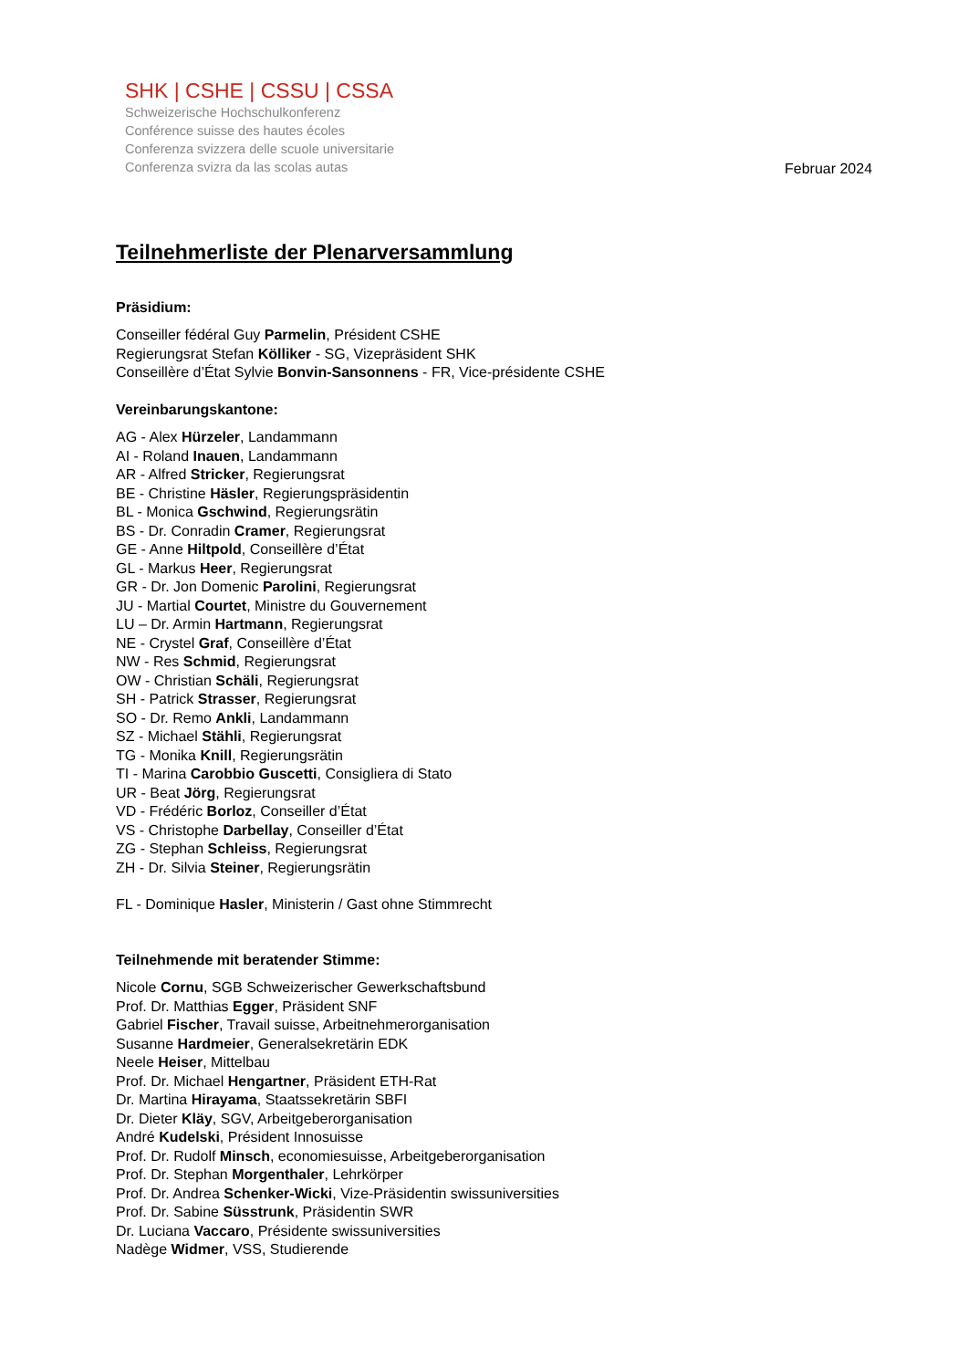SHK | CSHE | CSSU | CSSA
Schweizerische Hochschulkonferenz
Conférence suisse des hautes écoles
Conferenza svizzera delle scuole universitarie
Conferenza svizra da las scolas autas
Februar 2024
Teilnehmerliste der Plenarversammlung
Präsidium:
Conseiller fédéral Guy Parmelin, Président CSHE
Regierungsrat Stefan Kölliker - SG, Vizepräsident SHK
Conseillère d’État Sylvie Bonvin-Sansonnens - FR, Vice-présidente CSHE
Vereinbarungskantone:
AG - Alex Hürzeler, Landammann
AI - Roland Inauen, Landammann
AR - Alfred Stricker, Regierungsrat
BE - Christine Häsler, Regierungspräsidentin
BL - Monica Gschwind, Regierungsrätin
BS - Dr. Conradin Cramer, Regierungsrat
GE - Anne Hiltpold, Conseillère d’État
GL - Markus Heer, Regierungsrat
GR - Dr. Jon Domenic Parolini, Regierungsrat
JU - Martial Courtet, Ministre du Gouvernement
LU – Dr. Armin Hartmann, Regierungsrat
NE - Crystel Graf, Conseillère d’État
NW - Res Schmid, Regierungsrat
OW - Christian Schäli, Regierungsrat
SH - Patrick Strasser, Regierungsrat
SO - Dr. Remo Ankli, Landammann
SZ - Michael Stähli, Regierungsrat
TG - Monika Knill, Regierungsrätin
TI - Marina Carobbio Guscetti, Consigliera di Stato
UR - Beat Jörg, Regierungsrat
VD - Frédéric Borloz, Conseiller d’État
VS - Christophe Darbellay, Conseiller d’État
ZG - Stephan Schleiss, Regierungsrat
ZH - Dr. Silvia Steiner, Regierungsrätin
FL - Dominique Hasler, Ministerin / Gast ohne Stimmrecht
Teilnehmende mit beratender Stimme:
Nicole Cornu, SGB Schweizerischer Gewerkschaftsbund
Prof. Dr. Matthias Egger, Präsident SNF
Gabriel Fischer, Travail suisse, Arbeitnehmerorganisation
Susanne Hardmeier, Generalsekretärin EDK
Neele Heiser, Mittelbau
Prof. Dr. Michael Hengartner, Präsident ETH-Rat
Dr. Martina Hirayama, Staatssekretärin SBFI
Dr. Dieter Kläy, SGV, Arbeitgeberorganisation
André Kudelski, Président Innosuisse
Prof. Dr. Rudolf Minsch, economiesuisse, Arbeitgeberorganisation
Prof. Dr. Stephan Morgenthaler, Lehrkörper
Prof. Dr. Andrea Schenker-Wicki, Vize-Präsidentin swissuniversities
Prof. Dr. Sabine Süsstrunk, Präsidentin SWR
Dr. Luciana Vaccaro, Présidente swissuniversities
Nadège Widmer, VSS, Studierende